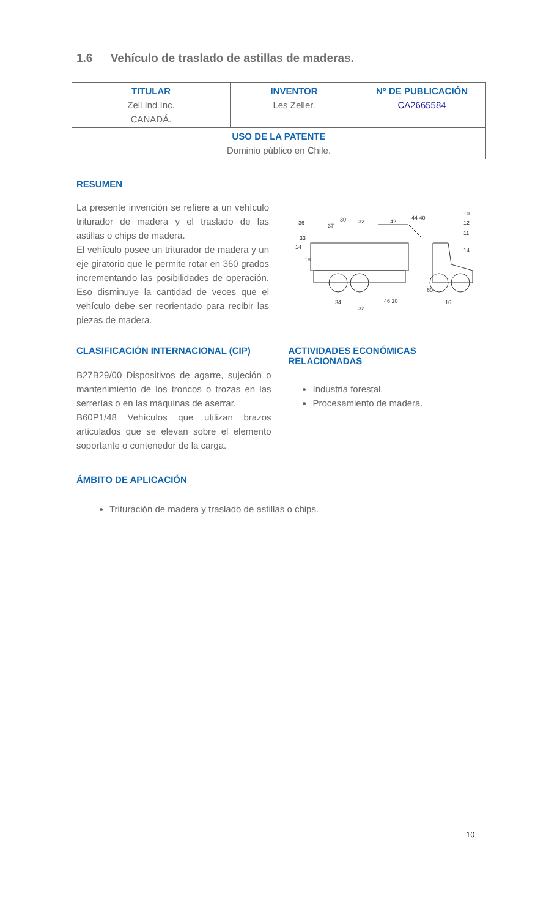1.6 Vehículo de traslado de astillas de maderas.
| TITULAR Zell Ind Inc. CANADÁ. | INVENTOR Les Zeller. | N° DE PUBLICACIÓN CA2665584 |
| USO DE LA PATENTE Dominio público en Chile. | | |
RESUMEN
La presente invención se refiere a un vehículo triturador de madera y el traslado de las astillas o chips de madera.
El vehículo posee un triturador de madera y un eje giratorio que le permite rotar en 360 grados incrementando las posibilidades de operación. Eso disminuye la cantidad de veces que el vehículo debe ser reorientado para recibir las piezas de madera.
36
37
30
32
42
44 40
10
12
11
14
14
18
33
34
32
46 20
60
16
CLASIFICACIÓN INTERNACIONAL (CIP)
B27B29/00 Dispositivos de agarre, sujeción o mantenimiento de los troncos o trozas en las serrerías o en las máquinas de aserrar.
B60P1/48 Vehículos que utilizan brazos articulados que se elevan sobre el elemento soportante o contenedor de la carga.
ACTIVIDADES ECONÓMICAS RELACIONADAS
Industria forestal.
Procesamiento de madera.
ÁMBITO DE APLICACIÓN
Trituración de madera y traslado de astillas o chips.
10